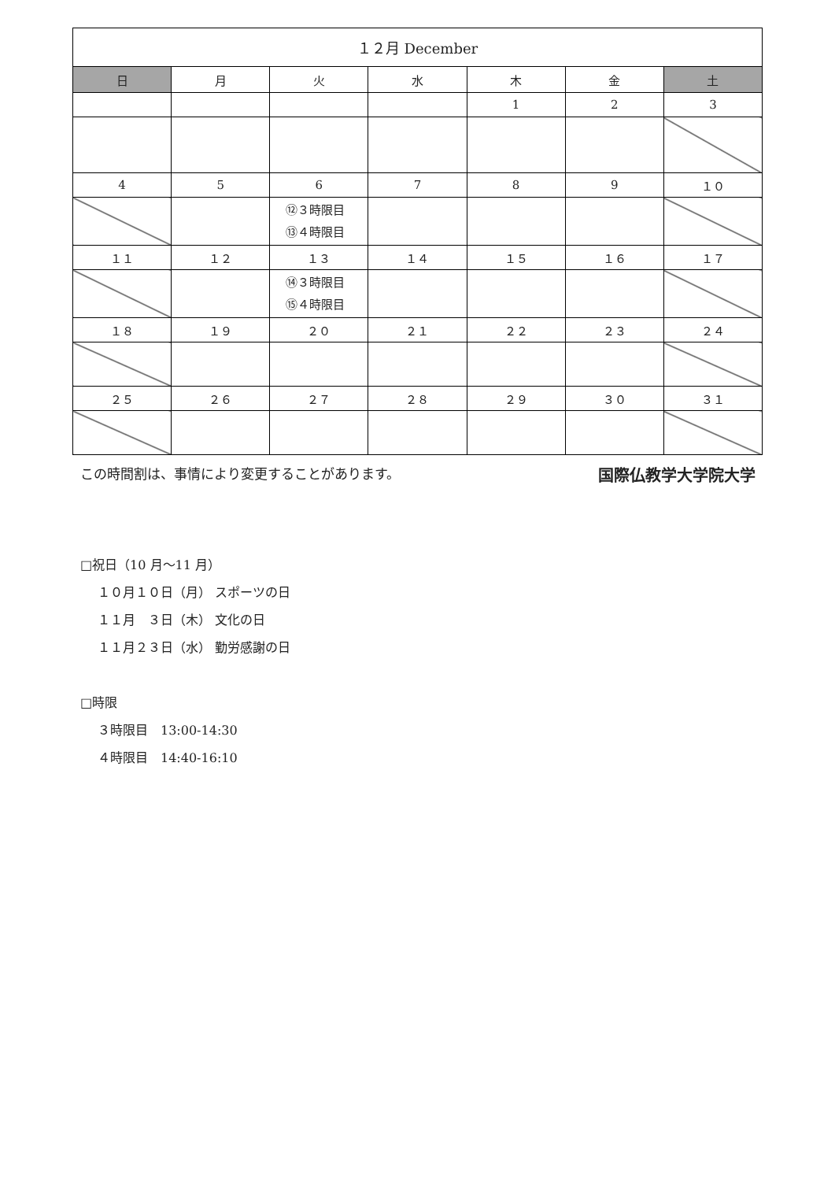| １２月 December | | | | | | |
| 日 | 月 | 火 | 水 | 木 | 金 | 土 |
| | | | | 1 | 2 | 3 |
| 4 | 5 | 6 | 7 | 8 | 9 | １０ |
| | | ⑫３時限目 ⑬４時限目 | | | | |
| １１ | １２ | １３ | １４ | １５ | １６ | １７ |
| | | ⑭３時限目 ⑮４時限目 | | | | |
| １８ | １９ | ２０ | ２１ | ２２ | ２３ | ２４ |
| ２５ | ２６ | ２７ | ２８ | ２９ | ３０ | ３１ |
この時間割は、事情により変更することがあります。 国際仏教学大学院大学
□祝日（10 月～11 月）
１０月１０日（月） スポーツの日
１１月　３日（木） 文化の日
１１月２３日（水） 勤労感謝の日
□時限
３時限目　13:00-14:30
４時限目　14:40-16:10